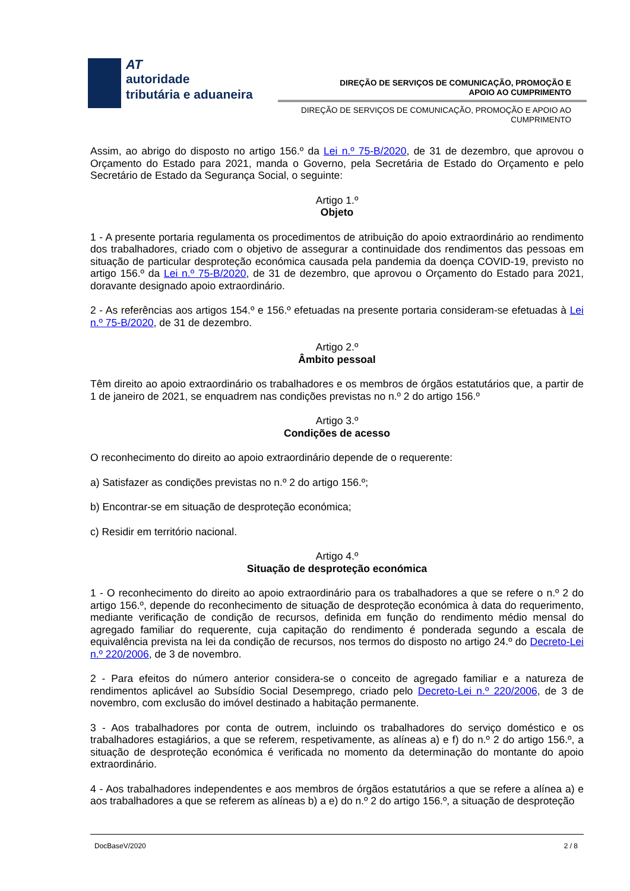AT
autoridade
tributária e aduaneira
DIREÇÃO DE SERVIÇOS DE COMUNICAÇÃO, PROMOÇÃO E
APOIO AO CUMPRIMENTO
DIREÇÃO DE SERVIÇOS DE COMUNICAÇÃO, PROMOÇÃO E APOIO AO
CUMPRIMENTO
Assim, ao abrigo do disposto no artigo 156.º da Lei n.º 75-B/2020, de 31 de dezembro, que aprovou o Orçamento do Estado para 2021, manda o Governo, pela Secretária de Estado do Orçamento e pelo Secretário de Estado da Segurança Social, o seguinte:
Artigo 1.º
Objeto
1 - A presente portaria regulamenta os procedimentos de atribuição do apoio extraordinário ao rendimento dos trabalhadores, criado com o objetivo de assegurar a continuidade dos rendimentos das pessoas em situação de particular desproteção económica causada pela pandemia da doença COVID-19, previsto no artigo 156.º da Lei n.º 75-B/2020, de 31 de dezembro, que aprovou o Orçamento do Estado para 2021, doravante designado apoio extraordinário.
2 - As referências aos artigos 154.º e 156.º efetuadas na presente portaria consideram-se efetuadas à Lei n.º 75-B/2020, de 31 de dezembro.
Artigo 2.º
Âmbito pessoal
Têm direito ao apoio extraordinário os trabalhadores e os membros de órgãos estatutários que, a partir de 1 de janeiro de 2021, se enquadrem nas condições previstas no n.º 2 do artigo 156.º
Artigo 3.º
Condições de acesso
O reconhecimento do direito ao apoio extraordinário depende de o requerente:
a) Satisfazer as condições previstas no n.º 2 do artigo 156.º;
b) Encontrar-se em situação de desproteção económica;
c) Residir em território nacional.
Artigo 4.º
Situação de desproteção económica
1 - O reconhecimento do direito ao apoio extraordinário para os trabalhadores a que se refere o n.º 2 do artigo 156.º, depende do reconhecimento de situação de desproteção económica à data do requerimento, mediante verificação de condição de recursos, definida em função do rendimento médio mensal do agregado familiar do requerente, cuja capitação do rendimento é ponderada segundo a escala de equivalência prevista na lei da condição de recursos, nos termos do disposto no artigo 24.º do Decreto-Lei n.º 220/2006, de 3 de novembro.
2 - Para efeitos do número anterior considera-se o conceito de agregado familiar e a natureza de rendimentos aplicável ao Subsídio Social Desemprego, criado pelo Decreto-Lei n.º 220/2006, de 3 de novembro, com exclusão do imóvel destinado a habitação permanente.
3 - Aos trabalhadores por conta de outrem, incluindo os trabalhadores do serviço doméstico e os trabalhadores estagiários, a que se referem, respetivamente, as alíneas a) e f) do n.º 2 do artigo 156.º, a situação de desproteção económica é verificada no momento da determinação do montante do apoio extraordinário.
4 - Aos trabalhadores independentes e aos membros de órgãos estatutários a que se refere a alínea a) e aos trabalhadores a que se referem as alíneas b) a e) do n.º 2 do artigo 156.º, a situação de desproteção
DocBaseV/2020 2 / 8